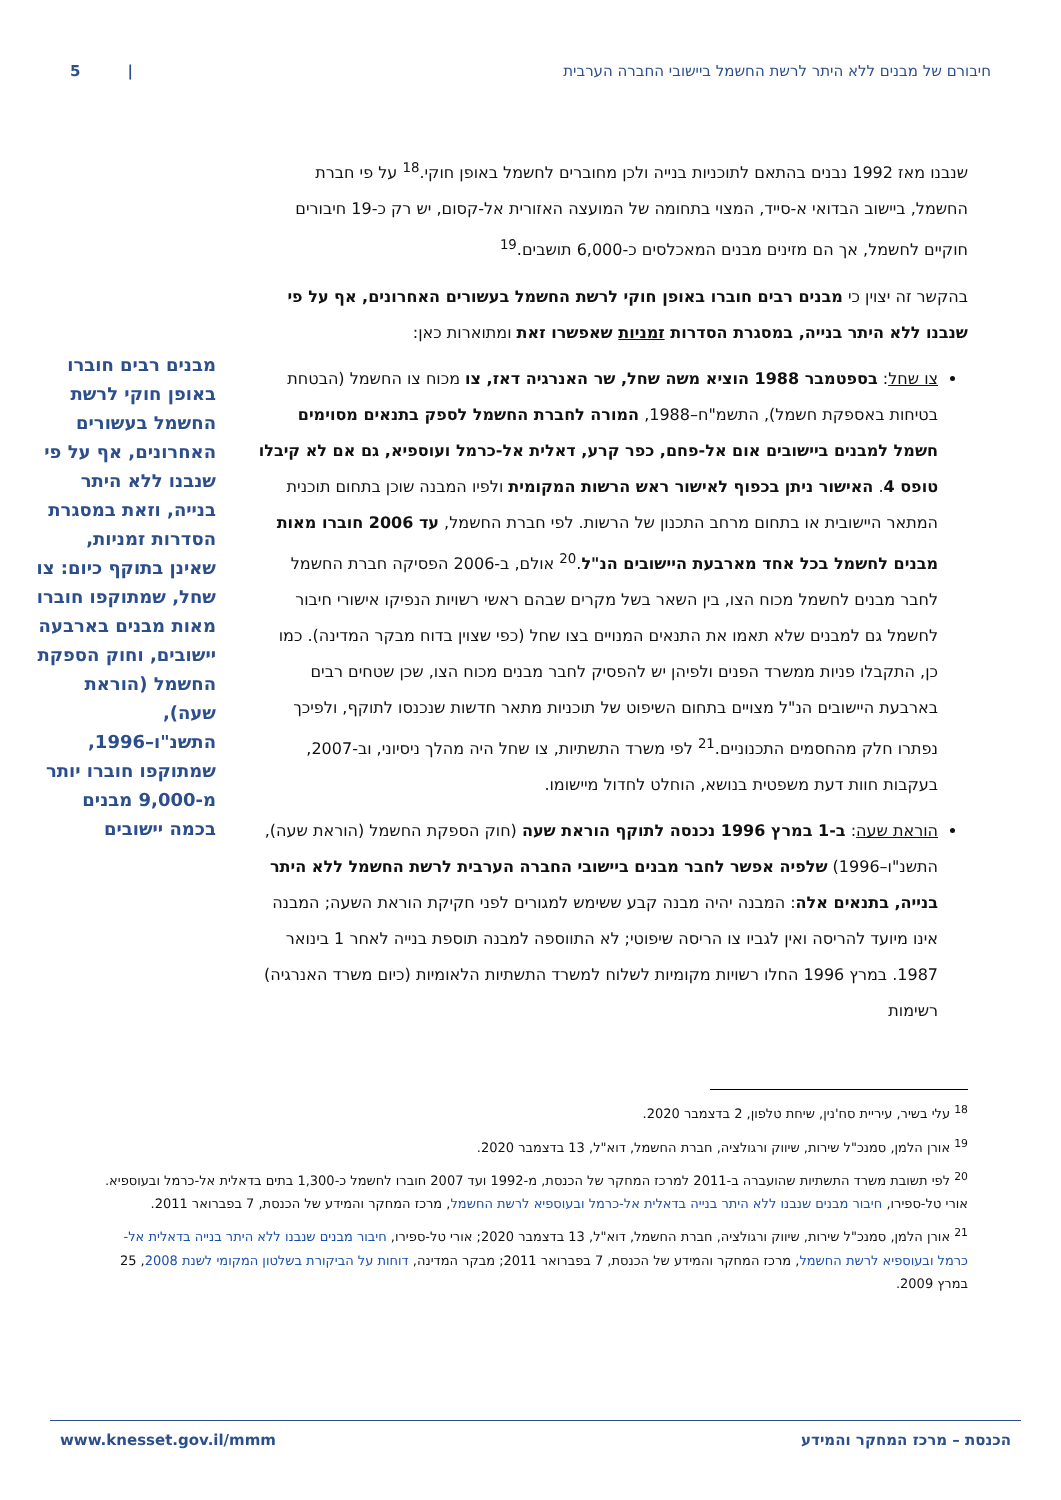חיבורם של מבנים ללא היתר לרשת החשמל ביישובי החברה הערבית | 5
שנבנו מאז 1992 נבנים בהתאם לתוכניות בנייה ולכן מחוברים לחשמל באופן חוקי.<sup>18</sup> על פי חברת החשמל, ביישוב הבדואי א-סייד, המצוי בתחומה של המועצה האזורית אל-קסום, יש רק כ-19 חיבורים חוקיים לחשמל, אך הם מזינים מבנים המאכלסים כ-6,000 תושבים.<sup>19</sup>
בהקשר זה יצוין כי מבנים רבים חוברו באופן חוקי לרשת החשמל בעשורים האחרונים, אף על פי שנבנו ללא היתר בנייה, במסגרת הסדרות זמניות שאפשרו זאת ומתוארות כאן:
צו שחל: בספטמבר 1988 הוציא משה שחל, שר האנרגיה דאז, צו מכוח צו החשמל (הבטחת בטיחות באספקת חשמל), התשמ"ח–1988, המורה לחברת החשמל לספק בתנאים מסוימים חשמל למבנים ביישובים אום אל-פחם, כפר קרע, דאלית אל-כרמל ועוספיא, גם אם לא קיבלו טופס 4. האישור ניתן בכפוף לאישור ראש הרשות המקומית ולפיו המבנה שוכן בתחום תוכנית המתאר היישובית או בתחום מרחב התכנון של הרשות. לפי חברת החשמל, עד 2006 חוברו מאות מבנים לחשמל בכל אחד מארבעת היישובים הנ"ל.<sup>20</sup> אולם, ב-2006 הפסיקה חברת החשמל לחבר מבנים לחשמל מכוח הצו, בין השאר בשל מקרים שבהם ראשי רשויות הנפיקו אישורי חיבור לחשמל גם למבנים שלא תאמו את התנאים המנויים בצו שחל (כפי שצוין בדוח מבקר המדינה). כמו כן, התקבלו פניות ממשרד הפנים ולפיהן יש להפסיק לחבר מבנים מכוח הצו, שכן שטחים רבים בארבעת היישובים הנ"ל מצויים בתחום השיפוט של תוכניות מתאר חדשות שנכנסו לתוקף, ולפיכך נפתרו חלק מהחסמים התכנוניים.<sup>21</sup> לפי משרד התשתיות, צו שחל היה מהלך ניסיוני, וב-2007, בעקבות חוות דעת משפטית בנושא, הוחלט לחדול מיישומו.
הוראת שעה: ב-1 במרץ 1996 נכנסה לתוקף הוראת שעה (חוק הספקת החשמל (הוראת שעה), התשנ"ו–1996) שלפיה אפשר לחבר מבנים ביישובי החברה הערבית לרשת החשמל ללא היתר בנייה, בתנאים אלה: המבנה יהיה מבנה קבע ששימש למגורים לפני חקיקת הוראת השעה; המבנה אינו מיועד להריסה ואין לגביו צו הריסה שיפוטי; לא התווספה למבנה תוספת בנייה לאחר 1 בינואר 1987. במרץ 1996 החלו רשויות מקומיות לשלוח למשרד התשתיות הלאומיות (כיום משרד האנרגיה) רשימות
מבנים רבים חוברו באופן חוקי לרשת החשמל בעשורים האחרונים, אף על פי שנבנו ללא היתר בנייה, וזאת במסגרת הסדרות זמניות, שאינן בתוקף כיום: צו שחל, שמתוקפו חוברו מאות מבנים בארבעה יישובים, וחוק הספקת החשמל (הוראת שעה), התשנ"ו–1996, שמתוקפו חוברו יותר מ-9,000 מבנים בכמה יישובים
<sup>18</sup> עלי בשיר, עיריית סח'נין, שיחת טלפון, 2 בדצמבר 2020.
<sup>19</sup> אורן הלמן, סמנכ"ל שירות, שיווק ורגולציה, חברת החשמל, דוא"ל, 13 בדצמבר 2020.
<sup>20</sup> לפי תשובת משרד התשתיות שהועברה ב-2011 למרכז המחקר של הכנסת, מ-1992 ועד 2007 חוברו לחשמל כ-1,300 בתים בדאלית אל-כרמל ובעוספיא. אורי טל-ספירו, חיבור מבנים שנבנו ללא היתר בנייה בדאלית אל-כרמל ובעוספיא לרשת החשמל, מרכז המחקר והמידע של הכנסת, 7 בפברואר 2011.
<sup>21</sup> אורן הלמן, סמנכ"ל שירות, שיווק ורגולציה, חברת החשמל, דוא"ל, 13 בדצמבר 2020; אורי טל-ספירו, חיבור מבנים שנבנו ללא היתר בנייה בדאלית אל-כרמל ובעוספיא לרשת החשמל, מרכז המחקר והמידע של הכנסת, 7 בפברואר 2011; מבקר המדינה, דוחות על הביקורת בשלטון המקומי לשנת 2008, 25 במרץ 2009.
הכנסת – מרכז המחקר והמידע www.knesset.gov.il/mmm